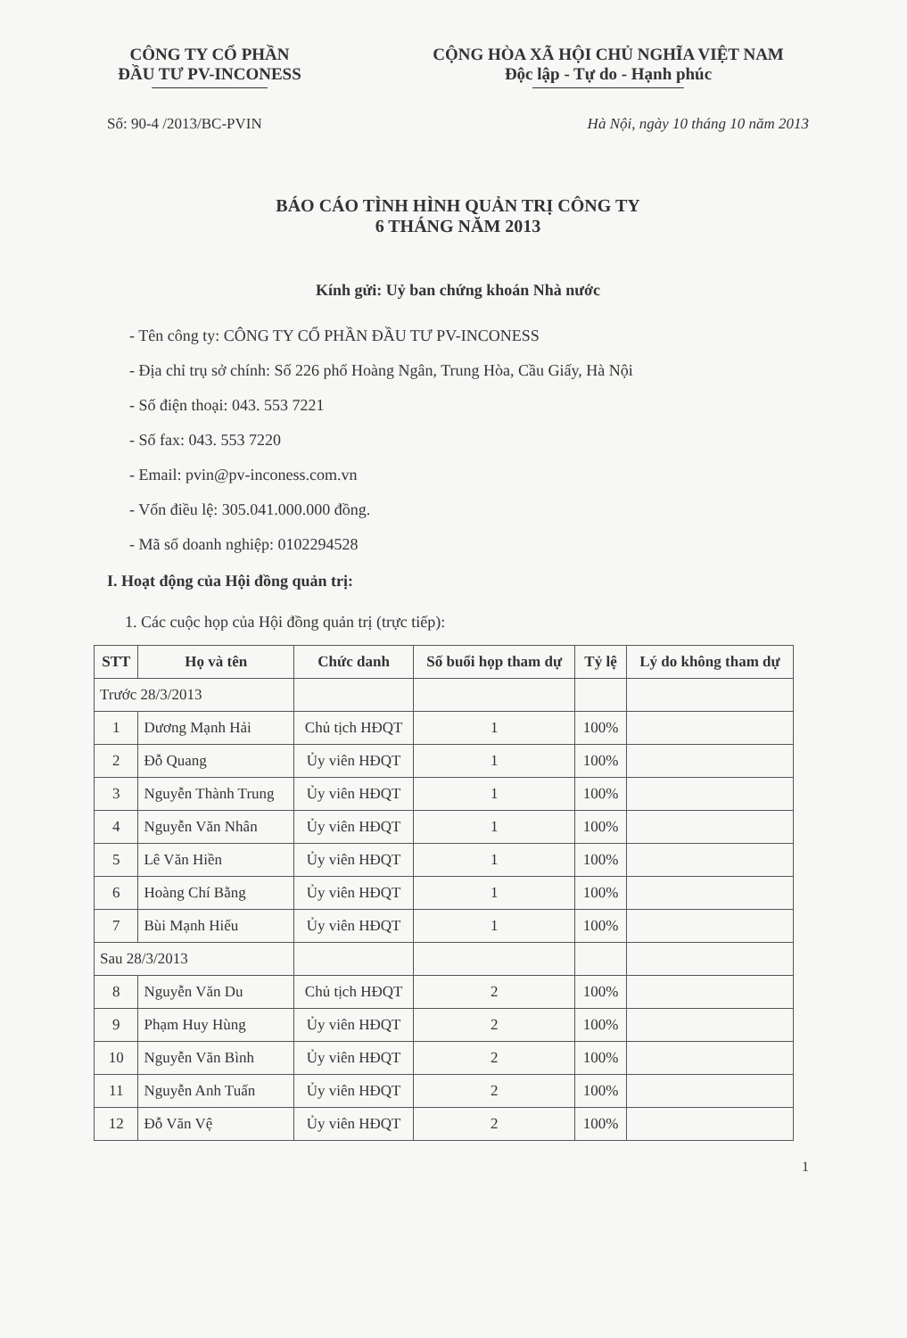CÔNG TY CỔ PHẦN
ĐẦU TƯ PV-INCONESS
CỘNG HÒA XÃ HỘI CHỦ NGHĨA VIỆT NAM
Độc lập - Tự do - Hạnh phúc
Số: 90-4 /2013/BC-PVIN Hà Nội, ngày 10 tháng 10 năm 2013
BÁO CÁO TÌNH HÌNH QUẢN TRỊ CÔNG TY
6 THÁNG NĂM 2013
Kính gửi: Uỷ ban chứng khoán Nhà nước
- Tên công ty: CÔNG TY CỔ PHẦN ĐẦU TƯ PV-INCONESS
- Địa chỉ trụ sở chính: Số 226 phố Hoàng Ngân, Trung Hòa, Cầu Giấy, Hà Nội
- Số điện thoại: 043. 553 7221
- Số fax: 043. 553 7220
- Email: pvin@pv-inconess.com.vn
- Vốn điều lệ: 305.041.000.000 đồng.
- Mã số doanh nghiệp: 0102294528
I. Hoạt động của Hội đồng quản trị:
1. Các cuộc họp của Hội đồng quản trị (trực tiếp):
| STT | Họ và tên | Chức danh | Số buổi họp tham dự | Tỷ lệ | Lý do không tham dự |
| --- | --- | --- | --- | --- | --- |
| Trước 28/3/2013 | | | | | |
| 1 | Dương Mạnh Hải | Chủ tịch HĐQT | 1 | 100% | |
| 2 | Đỗ Quang | Ủy viên HĐQT | 1 | 100% | |
| 3 | Nguyễn Thành Trung | Ủy viên HĐQT | 1 | 100% | |
| 4 | Nguyễn Văn Nhân | Ủy viên HĐQT | 1 | 100% | |
| 5 | Lê Văn Hiền | Ủy viên HĐQT | 1 | 100% | |
| 6 | Hoàng Chí Bằng | Ủy viên HĐQT | 1 | 100% | |
| 7 | Bùi Mạnh Hiếu | Ủy viên HĐQT | 1 | 100% | |
| Sau 28/3/2013 | | | | | |
| 8 | Nguyễn Văn Du | Chủ tịch HĐQT | 2 | 100% | |
| 9 | Phạm Huy Hùng | Ủy viên HĐQT | 2 | 100% | |
| 10 | Nguyễn Văn Bình | Ủy viên HĐQT | 2 | 100% | |
| 11 | Nguyễn Anh Tuấn | Ủy viên HĐQT | 2 | 100% | |
| 12 | Đỗ Văn Vệ | Ủy viên HĐQT | 2 | 100% | |
1